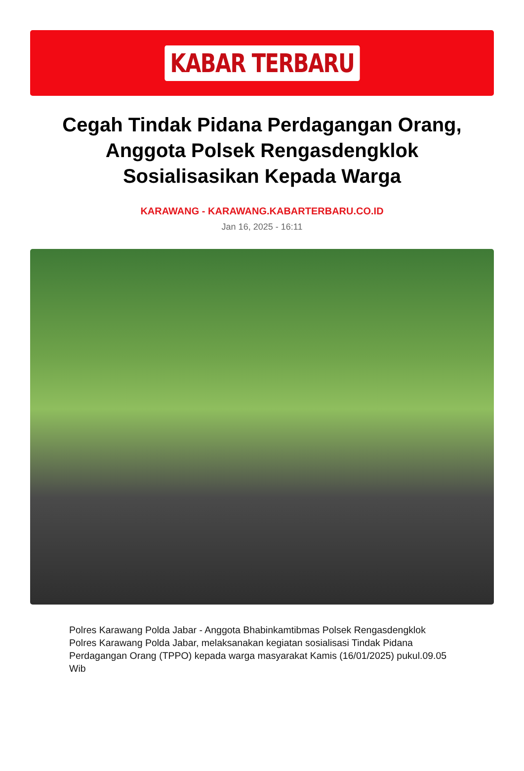KABAR TERBARU
Cegah Tindak Pidana Perdagangan Orang, Anggota Polsek Rengasdengklok Sosialisasikan Kepada Warga
KARAWANG - KARAWANG.KABARTERBARU.CO.ID
Jan 16, 2025 - 16:11
Polres Karawang Polda Jabar - Anggota Bhabinkamtibmas Polsek Rengasdengklok Polres Karawang Polda Jabar, melaksanakan kegiatan sosialisasi Tindak Pidana Perdagangan Orang (TPPO) kepada warga masyarakat Kamis (16/01/2025) pukul.09.05 Wib